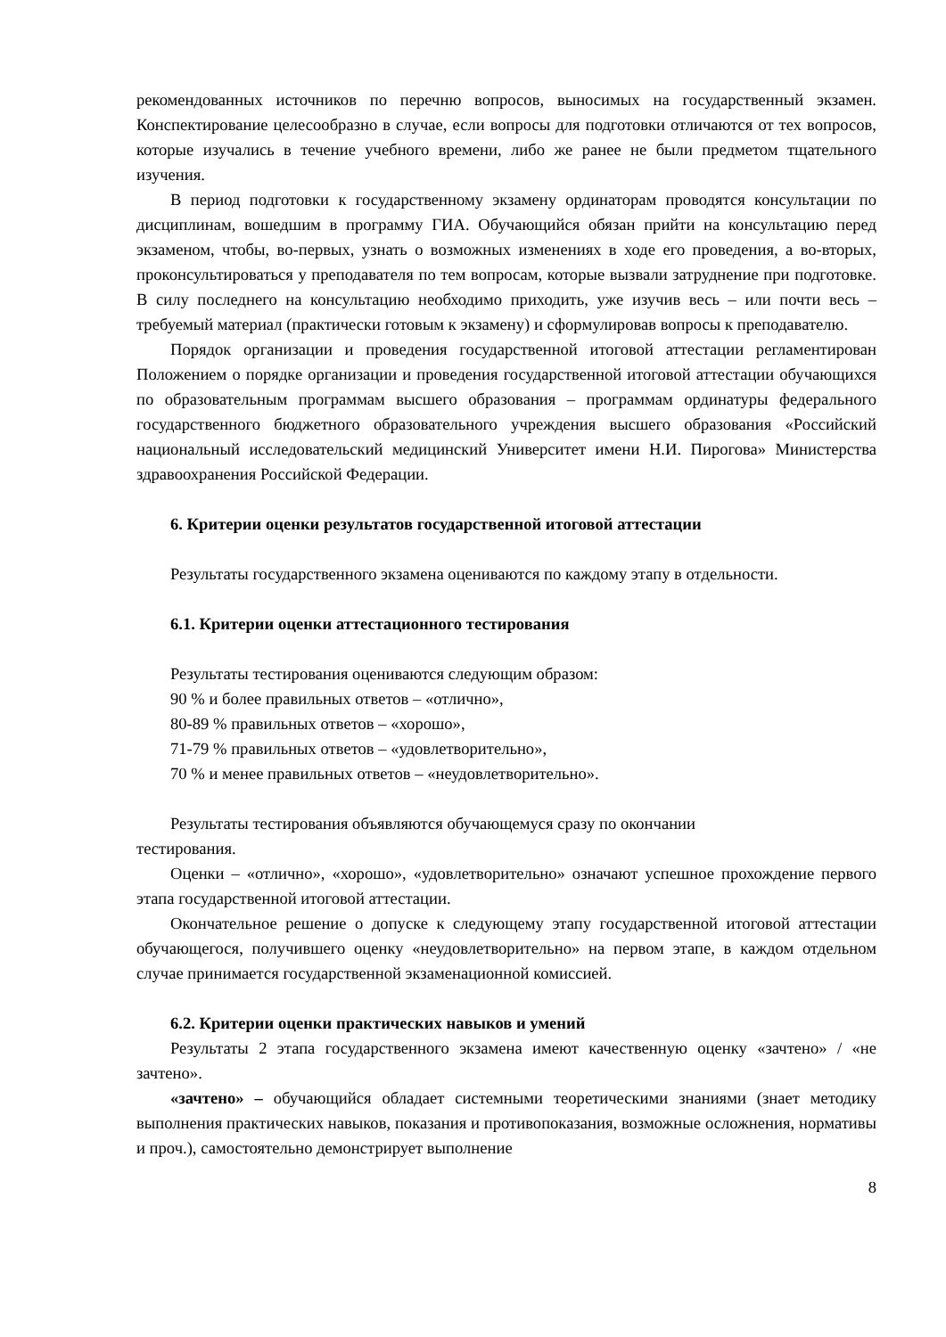рекомендованных источников по перечню вопросов, выносимых на государственный экзамен. Конспектирование целесообразно в случае, если вопросы для подготовки отличаются от тех вопросов, которые изучались в течение учебного времени, либо же ранее не были предметом тщательного изучения.
В период подготовки к государственному экзамену ординаторам проводятся консультации по дисциплинам, вошедшим в программу ГИА. Обучающийся обязан прийти на консультацию перед экзаменом, чтобы, во-первых, узнать о возможных изменениях в ходе его проведения, а во-вторых, проконсультироваться у преподавателя по тем вопросам, которые вызвали затруднение при подготовке. В силу последнего на консультацию необходимо приходить, уже изучив весь – или почти весь – требуемый материал (практически готовым к экзамену) и сформулировав вопросы к преподавателю.
Порядок организации и проведения государственной итоговой аттестации регламентирован Положением о порядке организации и проведения государственной итоговой аттестации обучающихся по образовательным программам высшего образования – программам ординатуры федерального государственного бюджетного образовательного учреждения высшего образования «Российский национальный исследовательский медицинский Университет имени Н.И. Пирогова» Министерства здравоохранения Российской Федерации.
6. Критерии оценки результатов государственной итоговой аттестации
Результаты государственного экзамена оцениваются по каждому этапу в отдельности.
6.1. Критерии оценки аттестационного тестирования
Результаты тестирования оцениваются следующим образом:
90 % и более правильных ответов – «отлично»,
80-89 % правильных ответов – «хорошо»,
71-79 % правильных ответов – «удовлетворительно»,
70 % и менее правильных ответов – «неудовлетворительно».
Результаты тестирования объявляются обучающемуся сразу по окончании
тестирования.
Оценки – «отлично», «хорошо», «удовлетворительно» означают успешное прохождение первого этапа государственной итоговой аттестации.
Окончательное решение о допуске к следующему этапу государственной итоговой аттестации обучающегося, получившего оценку «неудовлетворительно» на первом этапе, в каждом отдельном случае принимается государственной экзаменационной комиссией.
6.2. Критерии оценки практических навыков и умений
Результаты 2 этапа государственного экзамена имеют качественную оценку «зачтено» / «не зачтено».
«зачтено» – обучающийся обладает системными теоретическими знаниями (знает методику выполнения практических навыков, показания и противопоказания, возможные осложнения, нормативы и проч.), самостоятельно демонстрирует выполнение
8